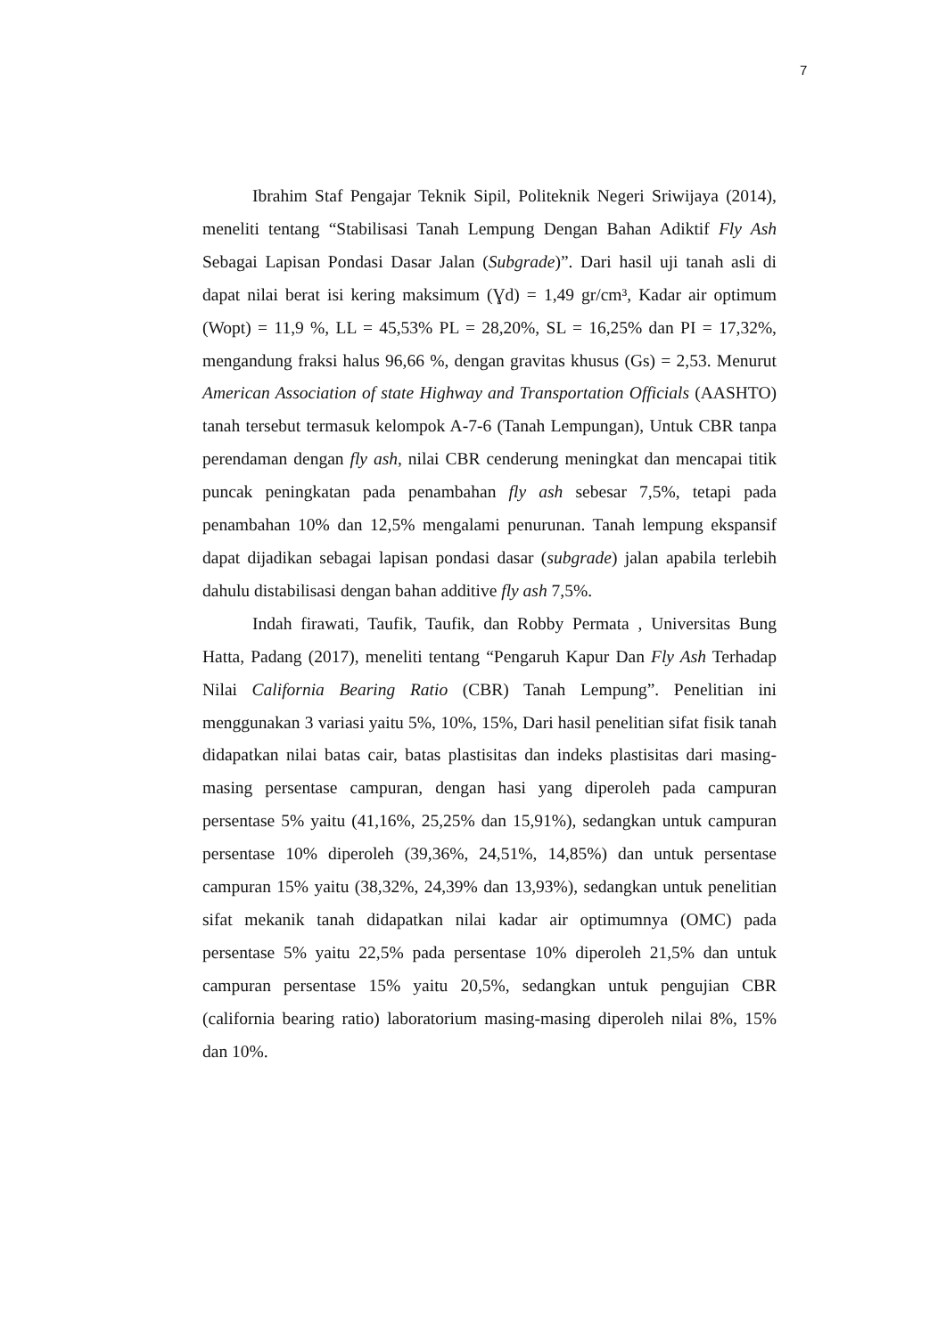7
Ibrahim Staf Pengajar Teknik Sipil, Politeknik Negeri Sriwijaya (2014), meneliti tentang “Stabilisasi Tanah Lempung Dengan Bahan Adiktif Fly Ash Sebagai Lapisan Pondasi Dasar Jalan (Subgrade)”. Dari hasil uji tanah asli di dapat nilai berat isi kering maksimum (Ɣd) = 1,49 gr/cm³, Kadar air optimum (Wopt) = 11,9 %, LL = 45,53% PL = 28,20%, SL = 16,25% dan PI = 17,32%, mengandung fraksi halus 96,66 %, dengan gravitas khusus (Gs) = 2,53. Menurut American Association of state Highway and Transportation Officials (AASHTO) tanah tersebut termasuk kelompok A-7-6 (Tanah Lempungan), Untuk CBR tanpa perendaman dengan fly ash, nilai CBR cenderung meningkat dan mencapai titik puncak peningkatan pada penambahan fly ash sebesar 7,5%, tetapi pada penambahan 10% dan 12,5% mengalami penurunan. Tanah lempung ekspansif dapat dijadikan sebagai lapisan pondasi dasar (subgrade) jalan apabila terlebih dahulu distabilisasi dengan bahan additive fly ash 7,5%.
Indah firawati, Taufik, Taufik, dan Robby Permata , Universitas Bung Hatta, Padang (2017), meneliti tentang “Pengaruh Kapur Dan Fly Ash Terhadap Nilai California Bearing Ratio (CBR) Tanah Lempung”. Penelitian ini menggunakan 3 variasi yaitu 5%, 10%, 15%, Dari hasil penelitian sifat fisik tanah didapatkan nilai batas cair, batas plastisitas dan indeks plastisitas dari masing-masing persentase campuran, dengan hasi yang diperoleh pada campuran persentase 5% yaitu (41,16%, 25,25% dan 15,91%), sedangkan untuk campuran persentase 10% diperoleh (39,36%, 24,51%, 14,85%) dan untuk persentase campuran 15% yaitu (38,32%, 24,39% dan 13,93%), sedangkan untuk penelitian sifat mekanik tanah didapatkan nilai kadar air optimumnya (OMC) pada persentase 5% yaitu 22,5% pada persentase 10% diperoleh 21,5% dan untuk campuran persentase 15% yaitu 20,5%, sedangkan untuk pengujian CBR (california bearing ratio) laboratorium masing-masing diperoleh nilai 8%, 15% dan 10%.